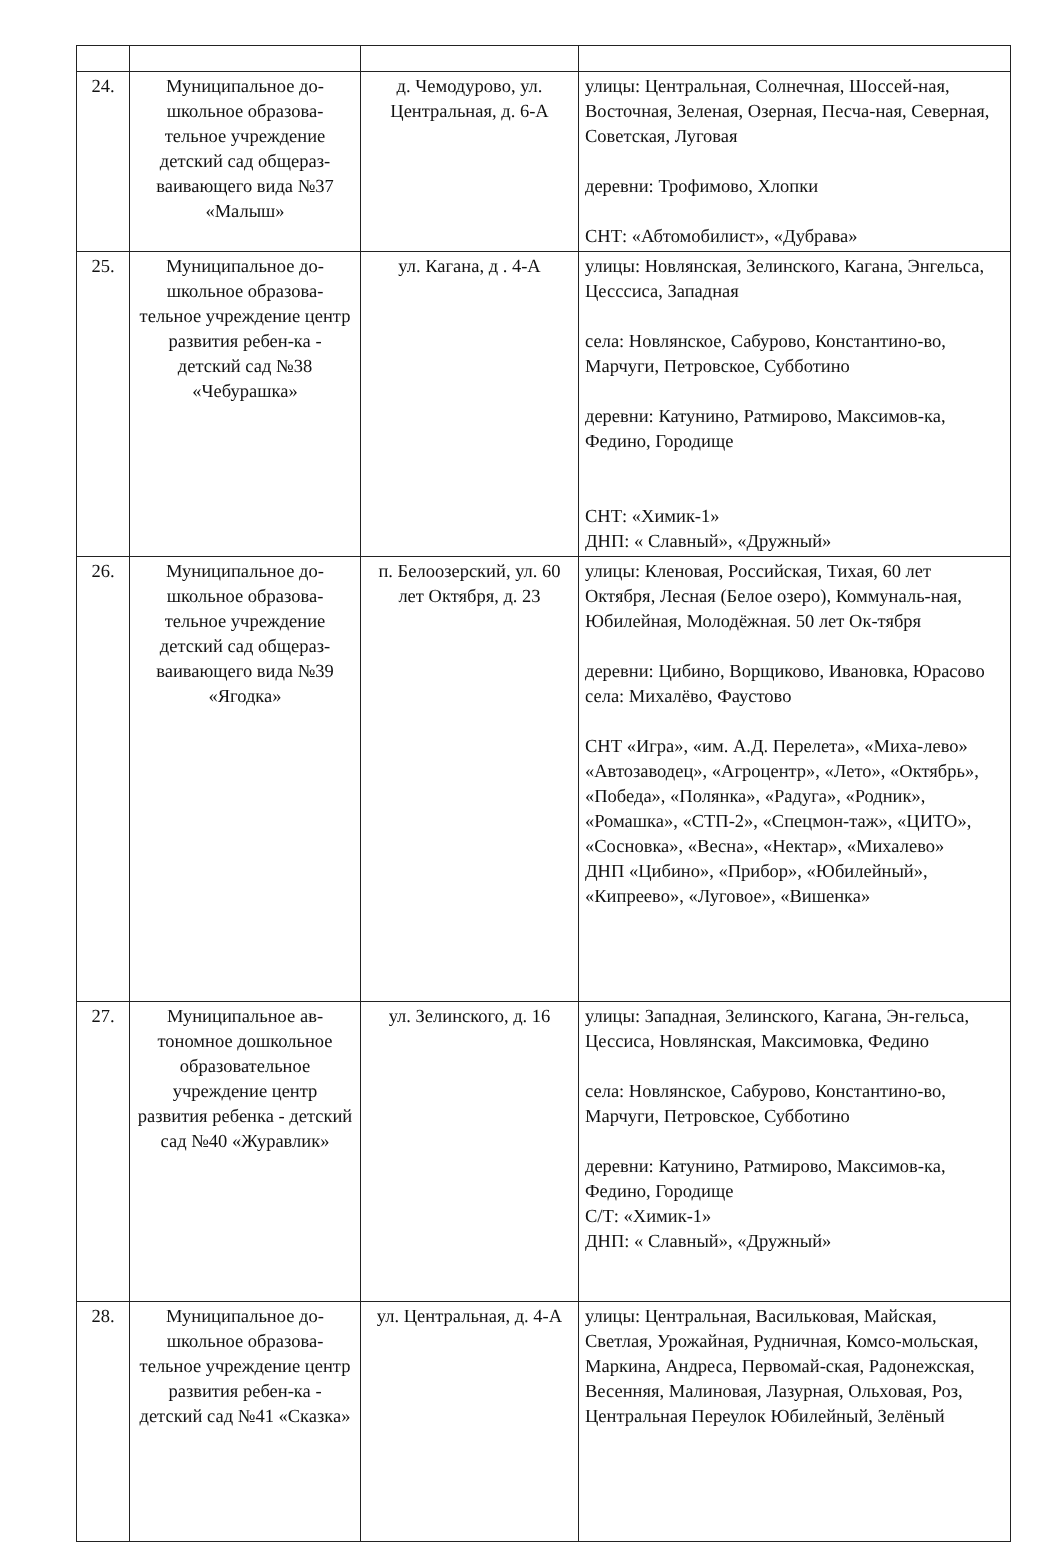| 24. | Муниципальное до-школьное образова-тельное учреждение детский сад общераз-ваивающего вида №37 «Малыш» | д. Чемодурово, ул. Центральная, д. 6-А | улицы: Центральная, Солнечная, Шоссей-ная, Восточная, Зеленая, Озерная, Песча-ная, Северная, Советская, Луговая деревни: Трофимово, Хлопки СНТ: «Абтомобилист», «Дубрава» |
| 25. | Муниципальное до-школьное образова-тельное учреждение центр развития ребен-ка - детский сад №38 «Чебурашка» | ул. Кагана, д . 4-А | улицы: Новлянская, Зелинского, Кагана, Энгельса, Цесссиса, Западная села: Новлянское, Сабурово, Константино-во, Марчуги, Петровское, Субботино деревни: Катунино, Ратмирово, Максимов-ка, Федино, Городище СНТ: «Химик-1» ДНП: « Славный», «Дружный» |
| 26. | Муниципальное до-школьное образова-тельное учреждение детский сад общераз-ваивающего вида №39 «Ягодка» | п. Белоозерский, ул. 60 лет Октября, д. 23 | улицы: Кленовая, Российская, Тихая, 60 лет Октября, Лесная (Белое озеро), Коммуналь-ная, Юбилейная, Молодёжная. 50 лет Ок-тября деревни: Цибино, Ворщиково, Ивановка, Юрасово села: Михалёво, Фаустово СНТ «Игра», «им. А.Д. Перелета», «Миха-лево» «Автозаводец», «Агроцентр», «Лето», «Октябрь», «Победа», «Полянка», «Радуга», «Родник», «Ромашка», «СТП-2», «Спецмон-таж», «ЦИТО», «Сосновка», «Весна», «Нектар», «Михалево» ДНП «Цибино», «Прибор», «Юбилейный», «Кипреево», «Луговое», «Вишенка» |
| 27. | Муниципальное ав-тономное дошкольное образовательное учреждение центр развития ребенка - детский сад №40 «Журавлик» | ул. Зелинского, д. 16 | улицы: Западная, Зелинского, Кагана, Эн-гельса, Цессиса, Новлянская, Максимовка, Федино села: Новлянское, Сабурово, Константино-во, Марчуги, Петровское, Субботино деревни: Катунино, Ратмирово, Максимов-ка, Федино, Городище С/Т: «Химик-1» ДНП: « Славный», «Дружный» |
| 28. | Муниципальное до-школьное образова-тельное учреждение центр развития ребен-ка - детский сад №41 «Сказка» | ул. Центральная, д. 4-А | улицы: Центральная, Васильковая, Майская, Светлая, Урожайная, Рудничная, Комсо-мольская, Маркина, Андреса, Первомай-ская, Радонежская, Весенняя, Малиновая, Лазурная, Ольховая, Роз, Центральная Переулок Юбилейный, Зелёный |